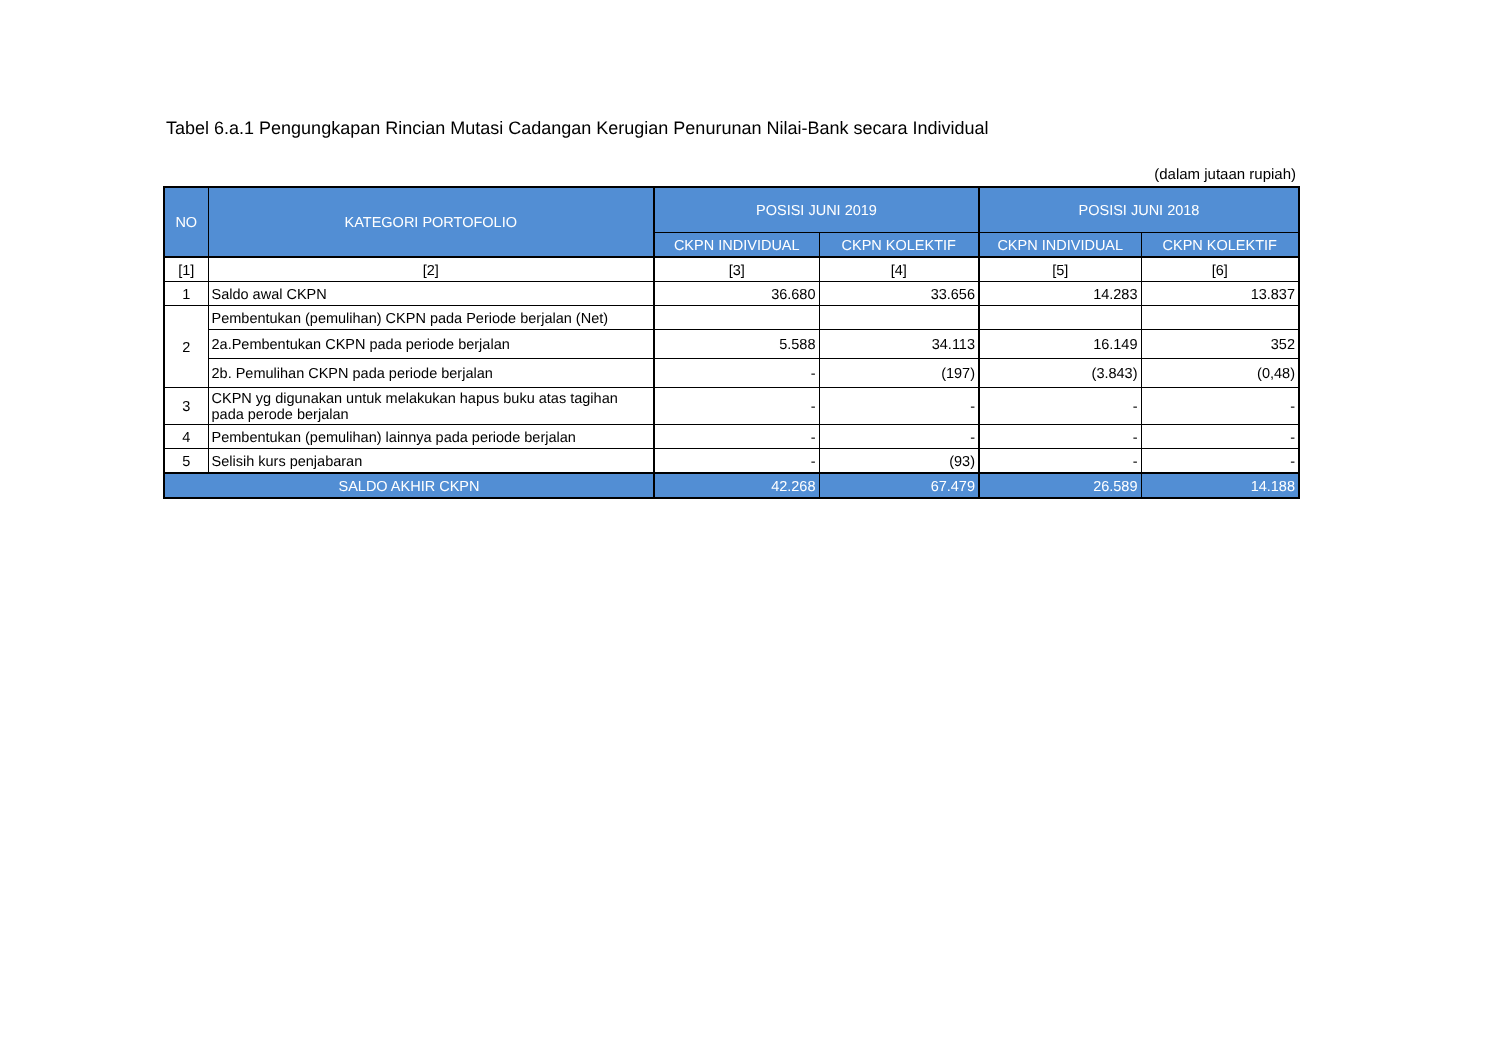Tabel 6.a.1 Pengungkapan Rincian Mutasi Cadangan Kerugian Penurunan Nilai-Bank secara Individual
(dalam jutaan rupiah)
| NO | KATEGORI PORTOFOLIO | POSISI JUNI 2019 | | POSISI JUNI 2018 | |
| --- | --- | --- | --- | --- | --- |
| | | CKPN INDIVIDUAL | CKPN KOLEKTIF | CKPN INDIVIDUAL | CKPN KOLEKTIF |
| [1] | [2] | [3] | [4] | [5] | [6] |
| 1 | Saldo awal CKPN | 36.680 | 33.656 | 14.283 | 13.837 |
| 2 | Pembentukan (pemulihan) CKPN pada Periode berjalan (Net) | | | | |
| | 2a.Pembentukan CKPN pada periode berjalan | 5.588 | 34.113 | 16.149 | 352 |
| | 2b. Pemulihan CKPN pada periode berjalan | - | (197) | (3.843) | (0,48) |
| 3 | CKPN yg digunakan untuk melakukan hapus buku atas tagihan pada perode berjalan | - | - | - | - |
| 4 | Pembentukan (pemulihan) lainnya pada periode berjalan | - | - | - | - |
| 5 | Selisih kurs penjabaran | - | (93) | - | - |
| SALDO AKHIR CKPN | | 42.268 | 67.479 | 26.589 | 14.188 |